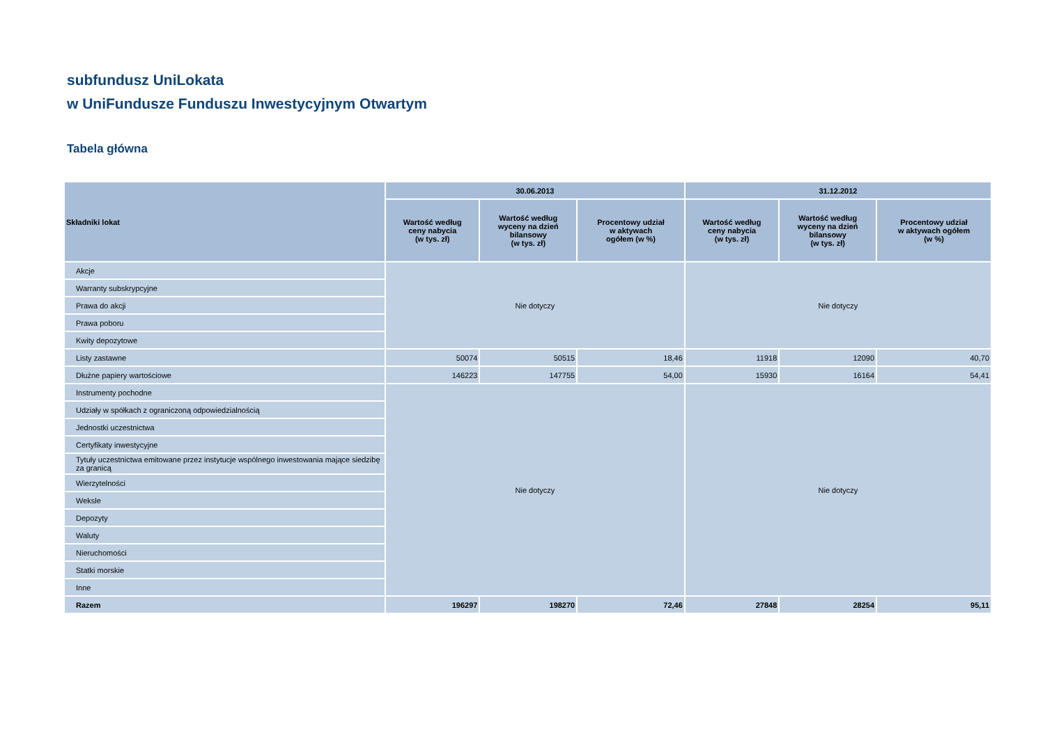subfundusz UniLokata
w UniFundusze Funduszu Inwestycyjnym Otwartym
Tabela główna
| Składniki lokat | 30.06.2013 | | | 31.12.2012 | | |
| --- | --- | --- | --- | --- | --- | --- |
| | Wartość według ceny nabycia (w tys. zł) | Wartość według wyceny na dzień bilansowy (w tys. zł) | Procentowy udział w aktywach ogółem (w %) | Wartość według ceny nabycia (w tys. zł) | Wartość według wyceny na dzień bilansowy (w tys. zł) | Procentowy udział w aktywach ogółem (w %) |
| Akcje | Nie dotyczy | | | Nie dotyczy | | |
| Warranty subskrypcyjne | | | | | | |
| Prawa do akcji | | | | | | |
| Prawa poboru | | | | | | |
| Kwity depozytowe | | | | | | |
| Listy zastawne | 50074 | 50515 | 18,46 | 11918 | 12090 | 40,70 |
| Dłużne papiery wartościowe | 146223 | 147755 | 54,00 | 15930 | 16164 | 54,41 |
| Instrumenty pochodne | Nie dotyczy | | | Nie dotyczy | | |
| Udziały w spółkach z ograniczoną odpowiedzialnością | | | | | | |
| Jednostki uczestnictwa | | | | | | |
| Certyfikaty inwestycyjne | | | | | | |
| Tytuły uczestnictwa emitowane przez instytucje wspólnego inwestowania mające siedzibę za granicą | | | | | | |
| Wierzytelności | | | | | | |
| Weksle | | | | | | |
| Depozyty | | | | | | |
| Waluty | | | | | | |
| Nieruchomości | | | | | | |
| Statki morskie | | | | | | |
| Inne | | | | | | |
| Razem | 196297 | 198270 | 72,46 | 27848 | 28254 | 95,11 |